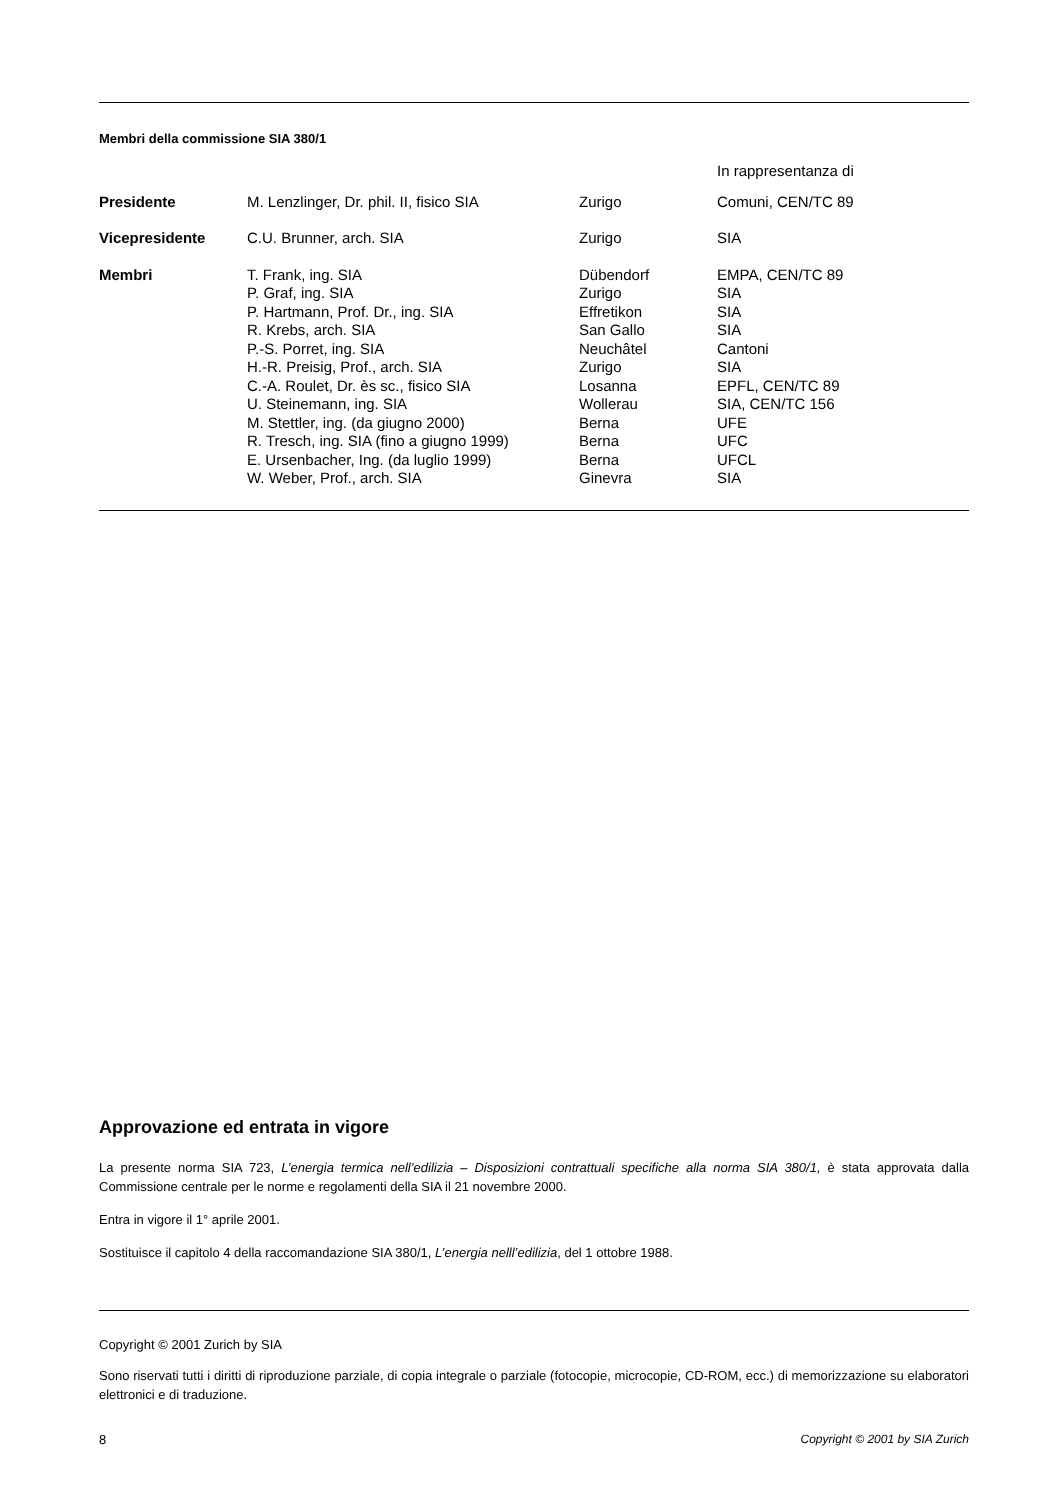Membri della commissione SIA 380/1
| | | | In rappresentanza di |
| Presidente | M. Lenzlinger, Dr. phil. II, fisico SIA | Zurigo | Comuni, CEN/TC 89 |
| Vicepresidente | C.U. Brunner, arch. SIA | Zurigo | SIA |
| Membri | T. Frank, ing. SIA P. Graf, ing. SIA P. Hartmann, Prof. Dr., ing. SIA R. Krebs, arch. SIA P.-S. Porret, ing. SIA H.-R. Preisig, Prof., arch. SIA C.-A. Roulet, Dr. ès sc., fisico SIA U. Steinemann, ing. SIA M. Stettler, ing. (da giugno 2000) R. Tresch, ing. SIA (fino a giugno 1999) E. Ursenbacher, Ing. (da luglio 1999) W. Weber, Prof., arch. SIA | Dübendorf Zurigo Effretikon San Gallo Neuchâtel Zurigo Losanna Wollerau Berna Berna Berna Ginevra | EMPA, CEN/TC 89 SIA SIA SIA Cantoni SIA EPFL, CEN/TC 89 SIA, CEN/TC 156 UFE UFC UFCL SIA |
Approvazione ed entrata in vigore
La presente norma SIA 723, L’energia termica nell’edilizia – Disposizioni contrattuali specifiche alla norma SIA 380/1, è stata approvata dalla Commissione centrale per le norme e regolamenti della SIA il 21 novembre 2000.
Entra in vigore il 1° aprile 2001.
Sostituisce il capitolo 4 della raccomandazione SIA 380/1, L’energia nelll’edilizia, del 1 ottobre 1988.
Copyright © 2001 Zurich by SIA
Sono riservati tutti i diritti di riproduzione parziale, di copia integrale o parziale (fotocopie, microcopie, CD-ROM, ecc.) di memorizzazione su elaboratori elettronici e di traduzione.
8 Copyright © 2001 by SIA Zurich